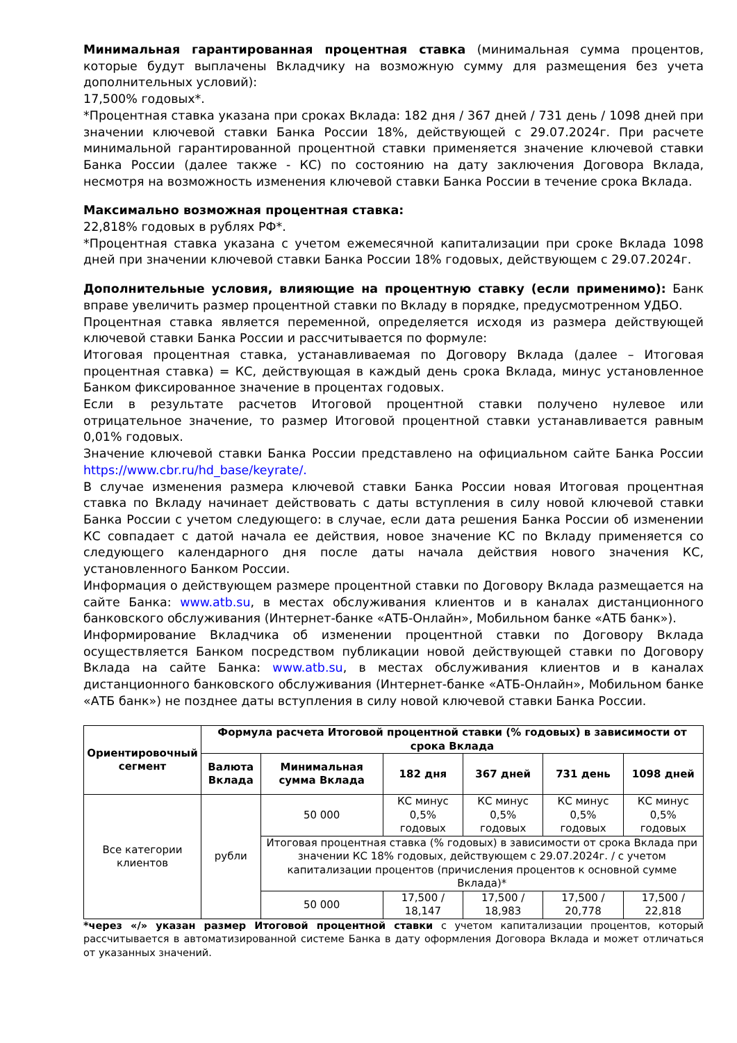Минимальная гарантированная процентная ставка (минимальная сумма процентов, которые будут выплачены Вкладчику на возможную сумму для размещения без учета дополнительных условий):
17,500% годовых*.
*Процентная ставка указана при сроках Вклада: 182 дня / 367 дней / 731 день / 1098 дней при значении ключевой ставки Банка России 18%, действующей с 29.07.2024г. При расчете минимальной гарантированной процентной ставки применяется значение ключевой ставки Банка России (далее также - КС) по состоянию на дату заключения Договора Вклада, несмотря на возможность изменения ключевой ставки Банка России в течение срока Вклада.
Максимально возможная процентная ставка:
22,818% годовых в рублях РФ*.
*Процентная ставка указана с учетом ежемесячной капитализации при сроке Вклада 1098 дней при значении ключевой ставки Банка России 18% годовых, действующем с 29.07.2024г.
Дополнительные условия, влияющие на процентную ставку (если применимо): Банк вправе увеличить размер процентной ставки по Вкладу в порядке, предусмотренном УДБО.
Процентная ставка является переменной, определяется исходя из размера действующей ключевой ставки Банка России и рассчитывается по формуле:
Итоговая процентная ставка, устанавливаемая по Договору Вклада (далее – Итоговая процентная ставка) = КС, действующая в каждый день срока Вклада, минус установленное Банком фиксированное значение в процентах годовых.
Если в результате расчетов Итоговой процентной ставки получено нулевое или отрицательное значение, то размер Итоговой процентной ставки устанавливается равным 0,01% годовых.
Значение ключевой ставки Банка России представлено на официальном сайте Банка России https://www.cbr.ru/hd_base/keyrate/.
В случае изменения размера ключевой ставки Банка России новая Итоговая процентная ставка по Вкладу начинает действовать с даты вступления в силу новой ключевой ставки Банка России с учетом следующего: в случае, если дата решения Банка России об изменении КС совпадает с датой начала ее действия, новое значение КС по Вкладу применяется со следующего календарного дня после даты начала действия нового значения КС, установленного Банком России.
Информация о действующем размере процентной ставки по Договору Вклада размещается на сайте Банка: www.atb.su, в местах обслуживания клиентов и в каналах дистанционного банковского обслуживания (Интернет-банке «АТБ-Онлайн», Мобильном банке «АТБ банк»).
Информирование Вкладчика об изменении процентной ставки по Договору Вклада осуществляется Банком посредством публикации новой действующей ставки по Договору Вклада на сайте Банка: www.atb.su, в местах обслуживания клиентов и в каналах дистанционного банковского обслуживания (Интернет-банке «АТБ-Онлайн», Мобильном банке «АТБ банк») не позднее даты вступления в силу новой ключевой ставки Банка России.
| Ориентировочный сегмент | Формула расчета Итоговой процентной ставки (% годовых) в зависимости от срока Вклада | | | | | |
| --- | --- | --- | --- | --- | --- | --- |
| | Валюта Вклада | Минимальная сумма Вклада | 182 дня | 367 дней | 731 день | 1098 дней |
| Все категории клиентов | рубли | 50 000 | КС минус 0,5% годовых | КС минус 0,5% годовых | КС минус 0,5% годовых | КС минус 0,5% годовых |
| | | Итоговая процентная ставка (% годовых) в зависимости от срока Вклада при значении КС 18% годовых, действующем с 29.07.2024г. / с учетом капитализации процентов (причисления процентов к основной сумме Вклада)* | | | | |
| | | 50 000 | 17,500 / 18,147 | 17,500 / 18,983 | 17,500 / 20,778 | 17,500 / 22,818 |
*через «/» указан размер Итоговой процентной ставки с учетом капитализации процентов, который рассчитывается в автоматизированной системе Банка в дату оформления Договора Вклада и может отличаться от указанных значений.